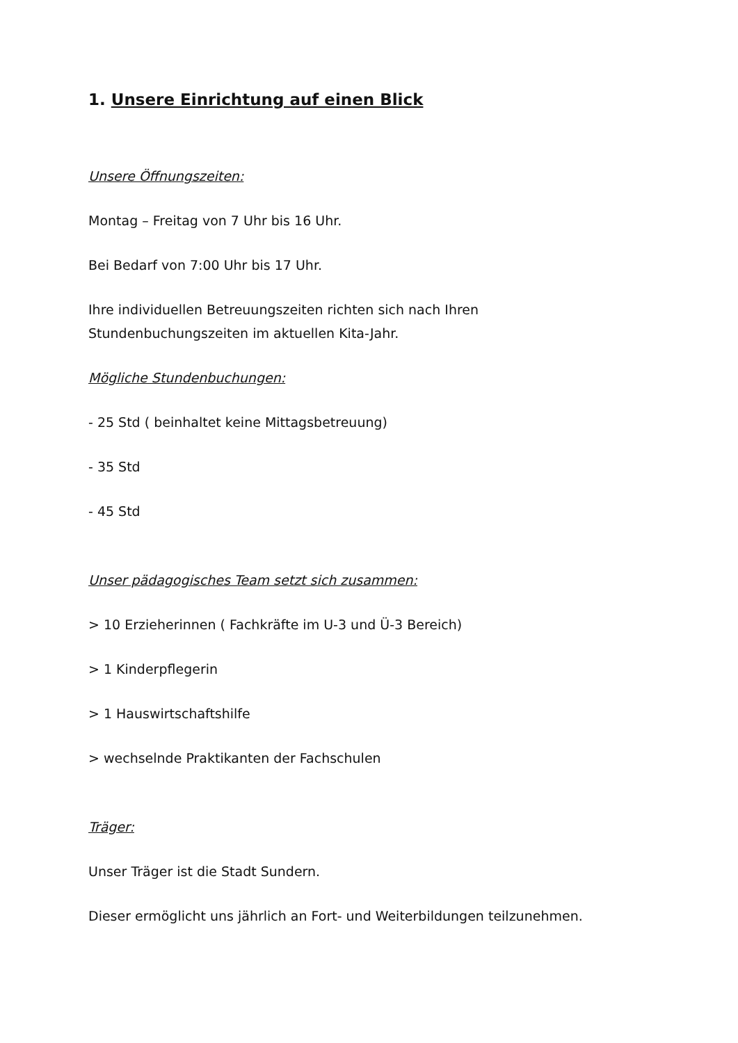1. Unsere Einrichtung auf einen Blick
Unsere Öffnungszeiten:
Montag – Freitag von 7 Uhr bis 16 Uhr.
Bei Bedarf von 7:00 Uhr bis 17 Uhr.
Ihre individuellen Betreuungszeiten richten sich nach Ihren
Stundenbuchungszeiten im aktuellen Kita-Jahr.
Mögliche Stundenbuchungen:
- 25 Std ( beinhaltet keine Mittagsbetreuung)
- 35 Std
- 45 Std
Unser pädagogisches Team setzt sich zusammen:
> 10 Erzieherinnen ( Fachkräfte im U-3 und Ü-3 Bereich)
> 1 Kinderpflegerin
> 1 Hauswirtschaftshilfe
> wechselnde Praktikanten der Fachschulen
Träger:
Unser Träger ist die Stadt Sundern.
Dieser ermöglicht uns jährlich an Fort- und Weiterbildungen teilzunehmen.